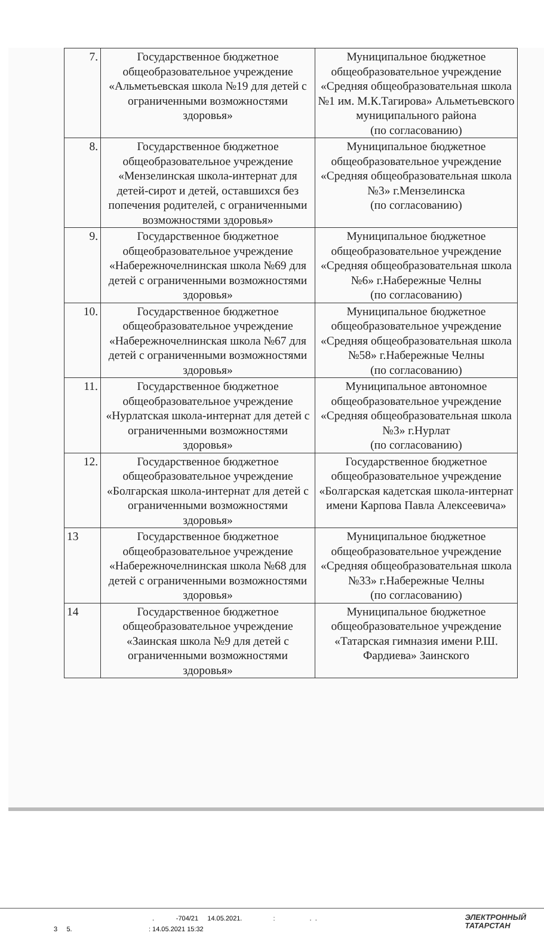| 7. | Государственное бюджетное общеобразовательное учреждение «Альметьевская школа №19 для детей с ограниченными возможностями здоровья» | Муниципальное бюджетное общеобразовательное учреждение «Средняя общеобразовательная школа №1 им. М.К.Тагирова» Альметьевского муниципального района (по согласованию) |
| 8. | Государственное бюджетное общеобразовательное учреждение «Мензелинская школа-интернат для детей-сирот и детей, оставшихся без попечения родителей, с ограниченными возможностями здоровья» | Муниципальное бюджетное общеобразовательное учреждение «Средняя общеобразовательная школа №3» г.Мензелинска (по согласованию) |
| 9. | Государственное бюджетное общеобразовательное учреждение «Набережночелнинская школа №69 для детей с ограниченными возможностями здоровья» | Муниципальное бюджетное общеобразовательное учреждение «Средняя общеобразовательная школа №6» г.Набережные Челны (по согласованию) |
| 10. | Государственное бюджетное общеобразовательное учреждение «Набережночелнинская школа №67 для детей с ограниченными возможностями здоровья» | Муниципальное бюджетное общеобразовательное учреждение «Средняя общеобразовательная школа №58» г.Набережные Челны (по согласованию) |
| 11. | Государственное бюджетное общеобразовательное учреждение «Нурлатская школа-интернат для детей с ограниченными возможностями здоровья» | Муниципальное автономное общеобразовательное учреждение «Средняя общеобразовательная школа №3» г.Нурлат (по согласованию) |
| 12. | Государственное бюджетное общеобразовательное учреждение «Болгарская школа-интернат для детей с ограниченными возможностями здоровья» | Государственное бюджетное общеобразовательное учреждение «Болгарская кадетская школа-интернат имени Карпова Павла Алексеевича» |
| 13 | Государственное бюджетное общеобразовательное учреждение «Набережночелнинская школа №68 для детей с ограниченными возможностями здоровья» | Муниципальное бюджетное общеобразовательное учреждение «Средняя общеобразовательная школа №33» г.Набережные Челны (по согласованию) |
| 14 | Государственное бюджетное общеобразовательное учреждение «Заинская школа №9 для детей с ограниченными возможностями здоровья» | Муниципальное бюджетное общеобразовательное учреждение «Татарская гимназия имени Р.Ш. Фардиева» Заинского |
. -704/21 14.05.2021. : . .
3 5. : 14.05.2021 15:32
ЭЛЕКТРОННЫЙ
ТАТАРСТАН